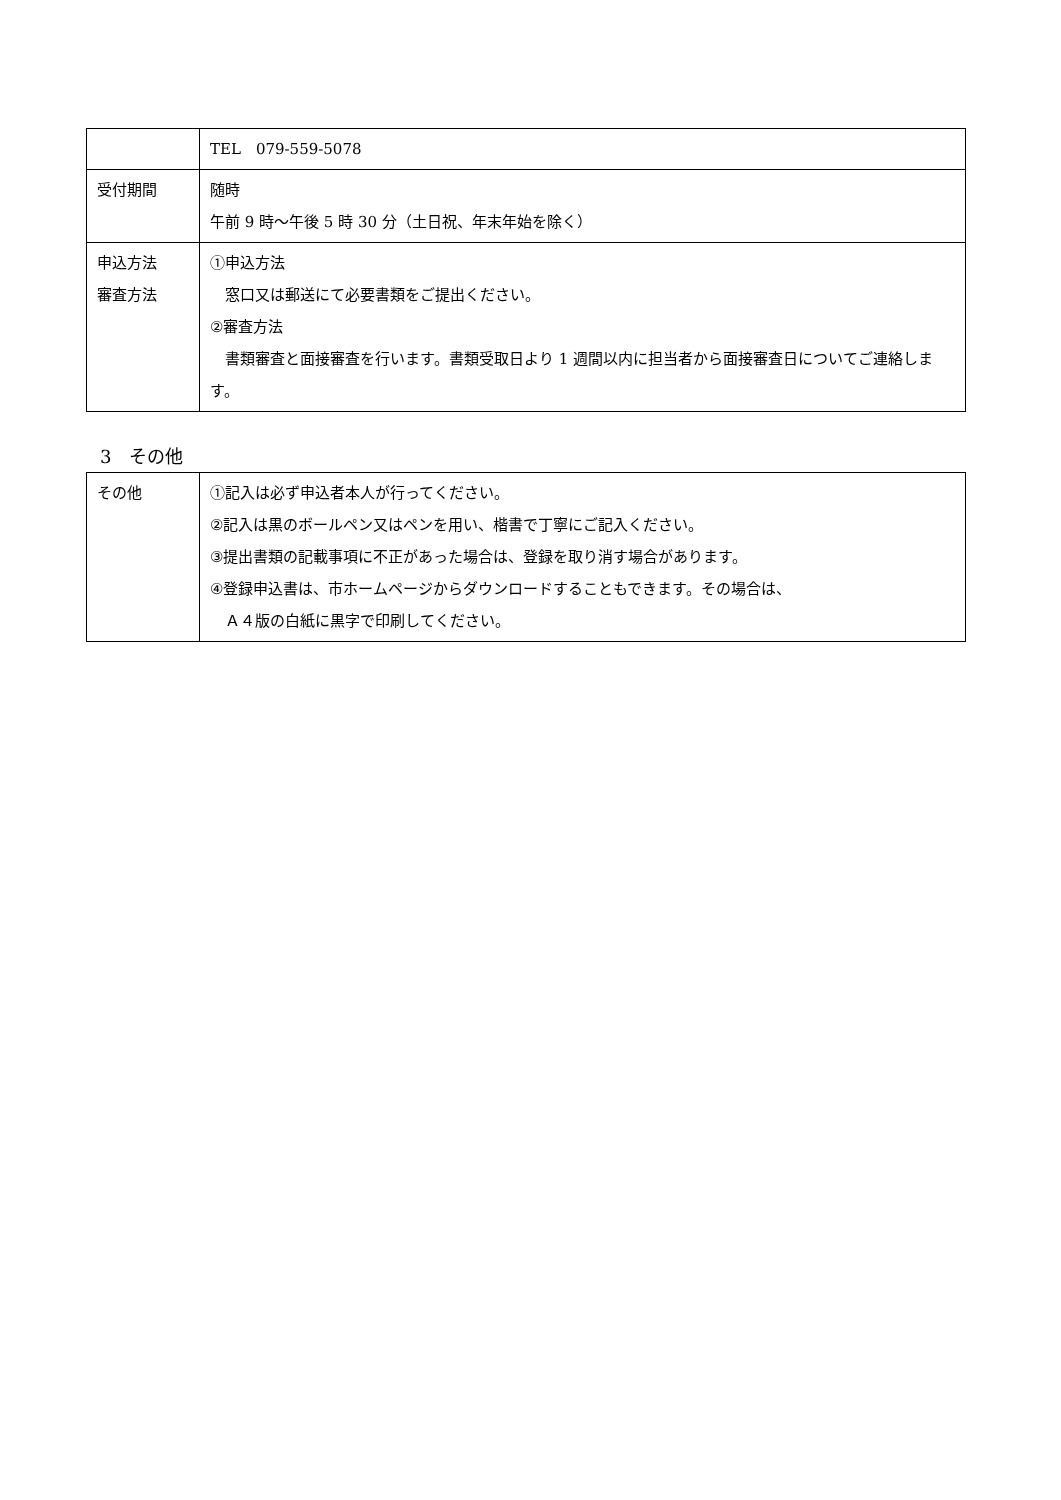| | TEL 079-559-5078 |
| 受付期間 | 随時 午前 9 時～午後 5 時 30 分（土日祝、年末年始を除く） |
| 申込方法 審査方法 | ①申込方法 窓口又は郵送にて必要書類をご提出ください。 ②審査方法 書類審査と面接審査を行います。書類受取日より 1 週間以内に担当者から面接審査日についてご連絡します。 |
3　その他
| その他 | ①記入は必ず申込者本人が行ってください。 ②記入は黒のボールペン又はペンを用い、楷書で丁寧にご記入ください。 ③提出書類の記載事項に不正があった場合は、登録を取り消す場合があります。 ④登録申込書は、市ホームページからダウンロードすることもできます。その場合は、 Ａ４版の白紙に黒字で印刷してください。 |